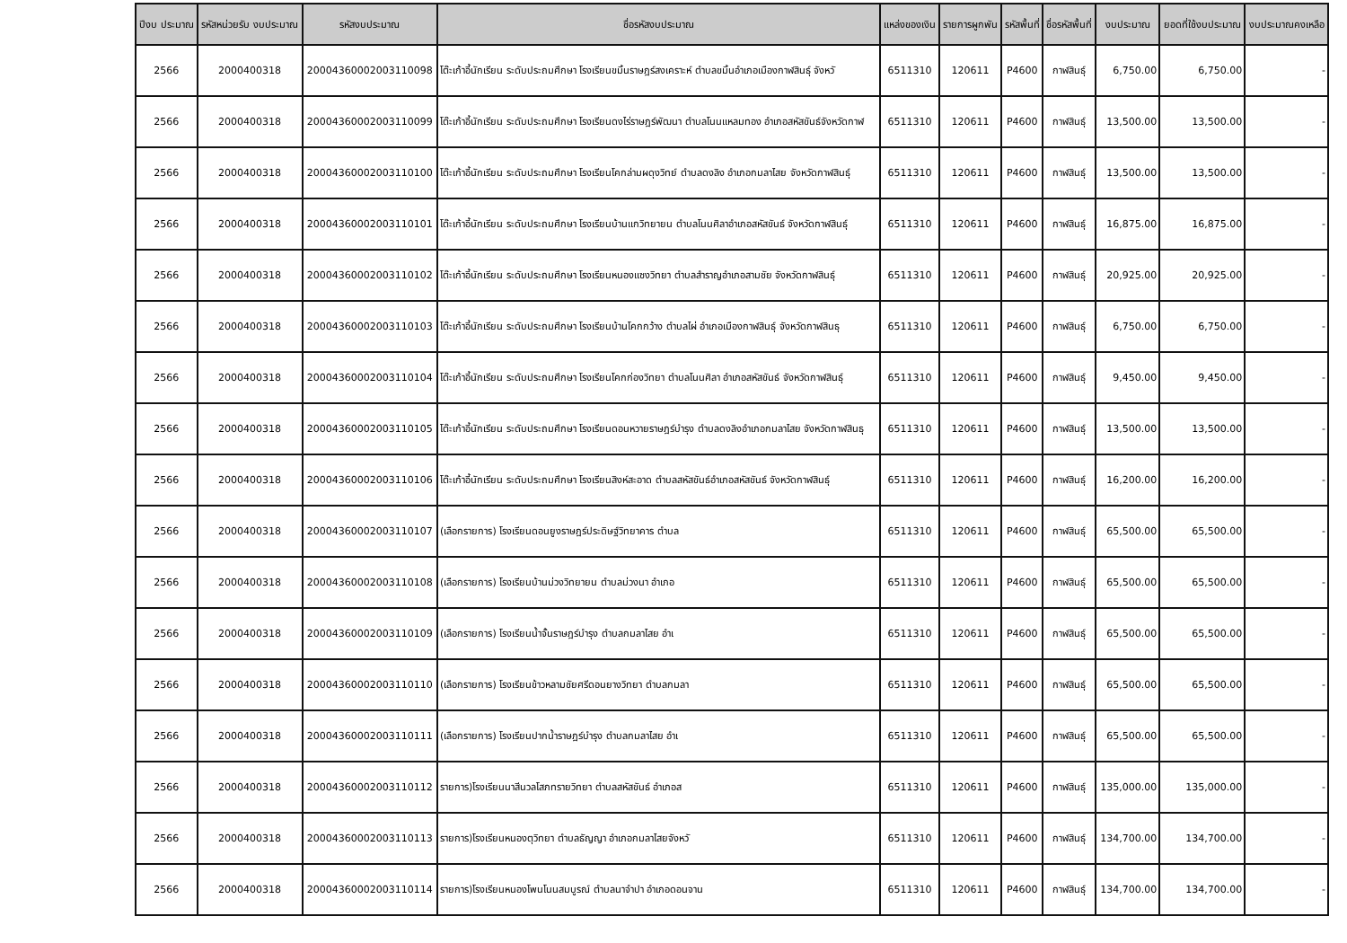| ปีงบ ประมาณ | รหัสหน่วยรับ งบประมาณ | รหัสงบประมาณ | ชื่อรหัสงบประมาณ | แหล่งของเงิน | รายการผูกพัน | รหัสพื้นที่ | ชื่อรหัสพื้นที่ | งบประมาณ | ยอดที่ใช้งบประมาณ | งบประมาณคงเหลือ |
| --- | --- | --- | --- | --- | --- | --- | --- | --- | --- | --- |
| 2566 | 2000400318 | 20004360002003110098 | โต๊ะเก้าอี้นักเรียน ระดับประถมศึกษา โรงเรียนขมิ้นราษฎร์สงเคราะห์ ตำบลขมิ้นอำเภอเมืองกาฬสินธุ์ จังหวั | 6511310 | 120611 | P4600 | กาฬสินธุ์ | 6,750.00 | 6,750.00 | - |
| 2566 | 2000400318 | 20004360002003110099 | โต๊ะเก้าอี้นักเรียน ระดับประถมศึกษา โรงเรียนดงไร่ราษฎร์พัฒนา ตำบลโนนแหลมทอง อำเภอสหัสขันธ์จังหวัดกาฬ | 6511310 | 120611 | P4600 | กาฬสินธุ์ | 13,500.00 | 13,500.00 | - |
| 2566 | 2000400318 | 20004360002003110100 | โต๊ะเก้าอี้นักเรียน ระดับประถมศึกษา โรงเรียนโคกล่ามผดุงวิทย์ ตำบลดงลิง อำเภอกมลาไสย จังหวัดกาฬสินธุ์ | 6511310 | 120611 | P4600 | กาฬสินธุ์ | 13,500.00 | 13,500.00 | - |
| 2566 | 2000400318 | 20004360002003110101 | โต๊ะเก้าอี้นักเรียน ระดับประถมศึกษา โรงเรียนบ้านแกวิทยายน ตำบลโนนศิลาอำเภอสหัสขันธ์ จังหวัดกาฬสินธุ์ | 6511310 | 120611 | P4600 | กาฬสินธุ์ | 16,875.00 | 16,875.00 | - |
| 2566 | 2000400318 | 20004360002003110102 | โต๊ะเก้าอี้นักเรียน ระดับประถมศึกษา โรงเรียนหนองแซงวิทยา ตำบลสำราญอำเภอสามชัย จังหวัดกาฬสินธุ์ | 6511310 | 120611 | P4600 | กาฬสินธุ์ | 20,925.00 | 20,925.00 | - |
| 2566 | 2000400318 | 20004360002003110103 | โต๊ะเก้าอี้นักเรียน ระดับประถมศึกษา โรงเรียนบ้านโคกกว้าง ตำบลไผ่ อำเภอเมืองกาฬสินธุ์ จังหวัดกาฬสินธุ | 6511310 | 120611 | P4600 | กาฬสินธุ์ | 6,750.00 | 6,750.00 | - |
| 2566 | 2000400318 | 20004360002003110104 | โต๊ะเก้าอี้นักเรียน ระดับประถมศึกษา โรงเรียนโคกก่องวิทยา ตำบลโนนศิลา อำเภอสหัสขันธ์ จังหวัดกาฬสินธุ์ | 6511310 | 120611 | P4600 | กาฬสินธุ์ | 9,450.00 | 9,450.00 | - |
| 2566 | 2000400318 | 20004360002003110105 | โต๊ะเก้าอี้นักเรียน ระดับประถมศึกษา โรงเรียนดอนหวายราษฎร์บำรุง ตำบลดงลิงอำเภอกมลาไสย จังหวัดกาฬสินธุ | 6511310 | 120611 | P4600 | กาฬสินธุ์ | 13,500.00 | 13,500.00 | - |
| 2566 | 2000400318 | 20004360002003110106 | โต๊ะเก้าอี้นักเรียน ระดับประถมศึกษา โรงเรียนสิงห์สะอาด ตำบลสหัสขันธ์อำเภอสหัสขันธ์ จังหวัดกาฬสินธุ์ | 6511310 | 120611 | P4600 | กาฬสินธุ์ | 16,200.00 | 16,200.00 | - |
| 2566 | 2000400318 | 20004360002003110107 | (เลือกรายการ) โรงเรียนดอนยูงราษฎร์ประดิษฐ์วิทยาคาร ตำบล | 6511310 | 120611 | P4600 | กาฬสินธุ์ | 65,500.00 | 65,500.00 | - |
| 2566 | 2000400318 | 20004360002003110108 | (เลือกรายการ) โรงเรียนบ้านม่วงวิทยายน ตำบลม่วงนา อำเภอ | 6511310 | 120611 | P4600 | กาฬสินธุ์ | 65,500.00 | 65,500.00 | - |
| 2566 | 2000400318 | 20004360002003110109 | (เลือกรายการ) โรงเรียนน้ำจั้นราษฎร์บำรุง ตำบลกมลาไสย อำเ | 6511310 | 120611 | P4600 | กาฬสินธุ์ | 65,500.00 | 65,500.00 | - |
| 2566 | 2000400318 | 20004360002003110110 | (เลือกรายการ) โรงเรียนข้าวหลามชัยศรีดอนยางวิทยา ตำบลกมลา | 6511310 | 120611 | P4600 | กาฬสินธุ์ | 65,500.00 | 65,500.00 | - |
| 2566 | 2000400318 | 20004360002003110111 | (เลือกรายการ) โรงเรียนปากน้ำราษฎร์บำรุง ตำบลกมลาไสย อำเ | 6511310 | 120611 | P4600 | กาฬสินธุ์ | 65,500.00 | 65,500.00 | - |
| 2566 | 2000400318 | 20004360002003110112 | รายการ)โรงเรียนนาสีนวลโสภทรายวิทยา ตำบลสหัสขันธ์ อำเภอส | 6511310 | 120611 | P4600 | กาฬสินธุ์ | 135,000.00 | 135,000.00 | - |
| 2566 | 2000400318 | 20004360002003110113 | รายการ)โรงเรียนหนองตุวิทยา ตำบลธัญญา อำเภอกมลาไสยจังหวั | 6511310 | 120611 | P4600 | กาฬสินธุ์ | 134,700.00 | 134,700.00 | - |
| 2566 | 2000400318 | 20004360002003110114 | รายการ)โรงเรียนหนองโพนโนนสมบูรณ์ ตำบลนาจำปา อำเภอดอนจาน | 6511310 | 120611 | P4600 | กาฬสินธุ์ | 134,700.00 | 134,700.00 | - |